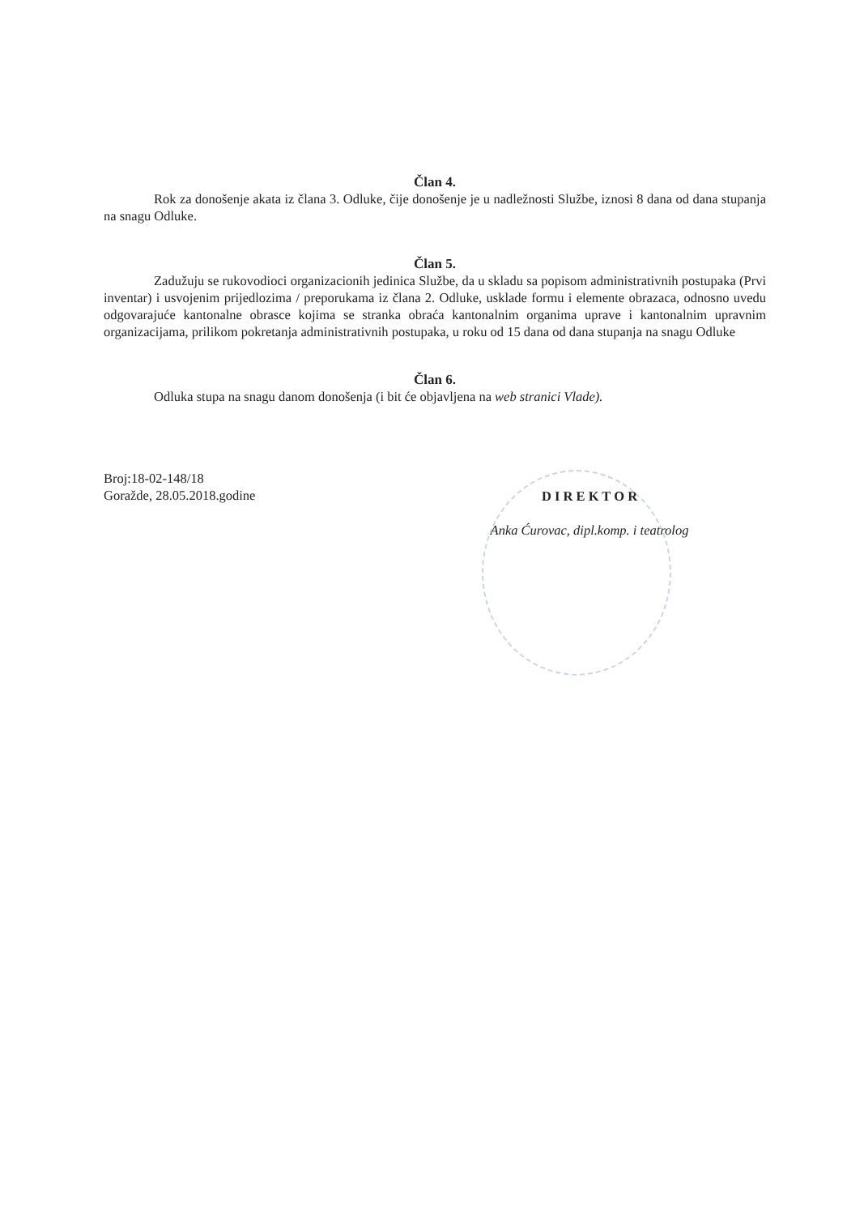Član 4.
Rok za donošenje akata iz člana 3. Odluke, čije donošenje je u nadležnosti Službe, iznosi 8 dana od dana stupanja na snagu Odluke.
Član 5.
Zadužuju se rukovodioci organizacionih jedinica Službe, da u skladu sa popisom administrativnih postupaka (Prvi inventar) i usvojenim prijedlozima / preporukama iz člana 2. Odluke, usklade formu i elemente obrazaca, odnosno uvedu odgovarajuće kantonalne obrasce kojima se stranka obraća kantonalnim organima uprave i kantonalnim upravnim organizacijama, prilikom pokretanja administrativnih postupaka, u roku od 15 dana od dana stupanja na snagu Odluke
Član 6.
Odluka stupa na snagu danom donošenja (i bit će objavljena na web stranici Vlade).
Broj:18-02-148/18
Goražde, 28.05.2018.godine
D I R E K T O R
Anka Ćurovac, dipl.komp. i teatrolog